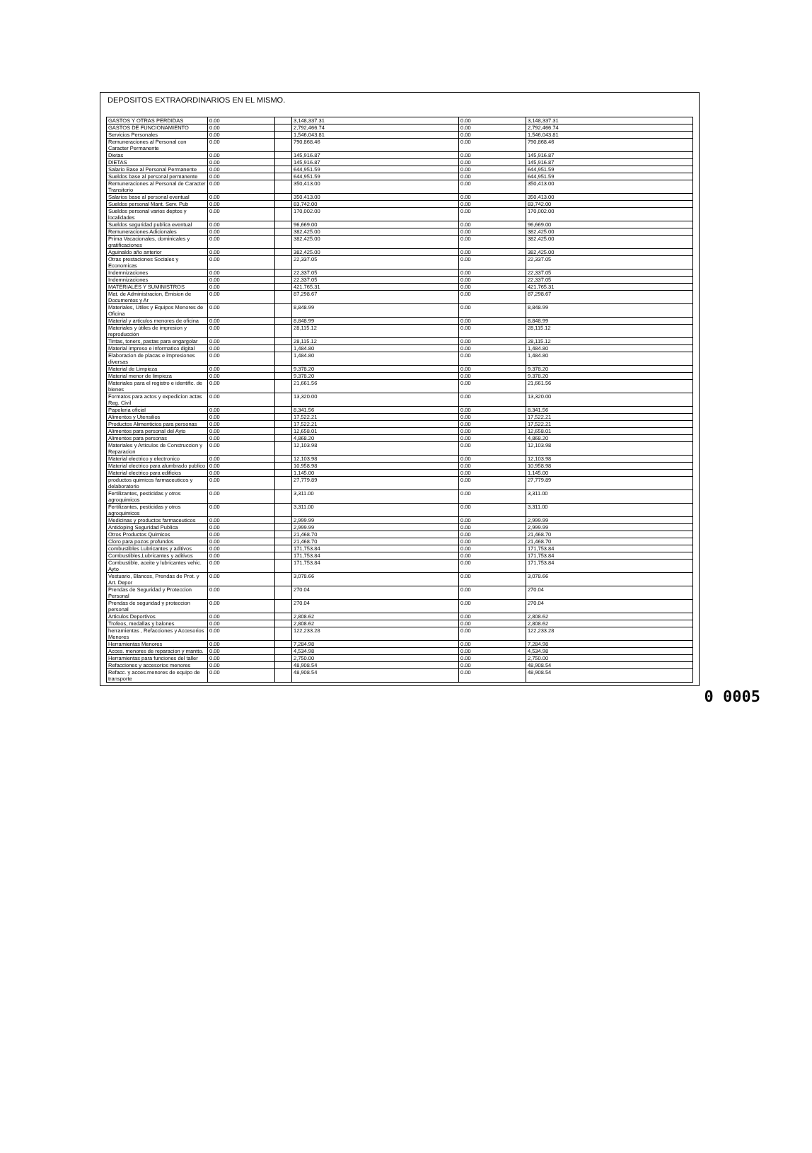DEPOSITOS EXTRAORDINARIOS EN EL MISMO.
| GASTOS Y OTRAS PERDIDAS | 0.00 | | 3,148,337.31 | 0.00 | 3,148,337.31 |
| GASTOS DE FUNCIONAMIENTO | 0.00 | | 2,792,466.74 | 0.00 | 2,792,466.74 |
| Servicios Personales | 0.00 | | 1,546,043.81 | 0.00 | 1,546,043.81 |
| Remuneraciones al Personal con Caracter Permanente | 0.00 | | 790,868.46 | 0.00 | 790,868.46 |
| Dietas | 0.00 | | 145,916.87 | 0.00 | 145,916.87 |
| DIETAS | 0.00 | | 145,916.87 | 0.00 | 145,916.87 |
| Salario Base al Personal Permanente | 0.00 | | 644,951.59 | 0.00 | 644,951.59 |
| Sueldos base al personal permanente | 0.00 | | 644,951.59 | 0.00 | 644,951.59 |
| Remuneraciones al Personal de Caracter Transitorio | 0.00 | | 350,413.00 | 0.00 | 350,413.00 |
| Salarios base al personal eventual | 0.00 | | 350,413.00 | 0.00 | 350,413.00 |
| Sueldos personal Mant. Serv. Pub | 0.00 | | 83,742.00 | 0.00 | 83,742.00 |
| Sueldos personal varios deptos y localidades | 0.00 | | 170,002.00 | 0.00 | 170,002.00 |
| Sueldos seguridad publica eventual | 0.00 | | 96,669.00 | 0.00 | 96,669.00 |
| Remuneraciones Adicionales | 0.00 | | 382,425.00 | 0.00 | 382,425.00 |
| Prima Vacacionales, dominicales y gratificaciones | 0.00 | | 382,425.00 | 0.00 | 382,425.00 |
| Aguinaldo año anterior | 0.00 | | 382,425.00 | 0.00 | 382,425.00 |
| Otras prestaciones Sociales y Economicas | 0.00 | | 22,337.05 | 0.00 | 22,337.05 |
| Indemnizaciones | 0.00 | | 22,337.05 | 0.00 | 22,337.05 |
| Indemnizaciones | 0.00 | | 22,337.05 | 0.00 | 22,337.05 |
| MATERIALES Y SUMINISTROS | 0.00 | | 421,765.31 | 0.00 | 421,765.31 |
| Mat. de Administracion, Emision de Documentos y Ar | 0.00 | | 87,298.67 | 0.00 | 87,298.67 |
| Materiales, Utiles y Equipos Menores de Oficina | 0.00 | | 8,848.99 | 0.00 | 8,848.99 |
| Material y articulos menores de oficina | 0.00 | | 8,848.99 | 0.00 | 8,848.99 |
| Materiales y útiles de impresion y reproducción | 0.00 | | 28,115.12 | 0.00 | 28,115.12 |
| Tintas, toners, pastas para engargolar | 0.00 | | 28,115.12 | 0.00 | 28,115.12 |
| Material impreso e informatico digital | 0.00 | | 1,484.80 | 0.00 | 1,484.80 |
| Elaboracion de placas e impresiones diversas | 0.00 | | 1,484.80 | 0.00 | 1,484.80 |
| Material de Limpieza | 0.00 | | 9,378.20 | 0.00 | 9,378.20 |
| Material menor de limpieza | 0.00 | | 9,378.20 | 0.00 | 9,378.20 |
| Materiales para el registro e identific. de bienes | 0.00 | | 21,661.56 | 0.00 | 21,661.56 |
| Formatos para actos y expedicion actas Reg. Civil | 0.00 | | 13,320.00 | 0.00 | 13,320.00 |
| Papeleria oficial | 0.00 | | 8,341.56 | 0.00 | 8,341.56 |
| Alimentos y Utensilios | 0.00 | | 17,522.21 | 0.00 | 17,522.21 |
| Productos Alimenticios para personas | 0.00 | | 17,522.21 | 0.00 | 17,522.21 |
| Alimentos para personal del Ayto | 0.00 | | 12,658.01 | 0.00 | 12,658.01 |
| Alimentos para personas | 0.00 | | 4,868.20 | 0.00 | 4,868.20 |
| Materiales y Articulos de Construccion y Reparacion | 0.00 | | 12,103.98 | 0.00 | 12,103.98 |
| Material electrico y electronico | 0.00 | | 12,103.98 | 0.00 | 12,103.98 |
| Material electrico para alumbrado publico | 0.00 | | 10,958.98 | 0.00 | 10,958.98 |
| Material electrico para edificios | 0.00 | | 1,145.00 | 0.00 | 1,145.00 |
| productos quimicos farmaceuticos y delaboratorio | 0.00 | | 27,779.89 | 0.00 | 27,779.89 |
| Fertilizantes, pesticidas y otros agroquimicos | 0.00 | | 3,311.00 | 0.00 | 3,311.00 |
| Fertilizantes, pesticidas y otros agroquimicos | 0.00 | | 3,311.00 | 0.00 | 3,311.00 |
| Medicinas y productos farmaceuticos | 0.00 | | 2,999.99 | 0.00 | 2,999.99 |
| Antidoping Seguridad Publica | 0.00 | | 2,999.99 | 0.00 | 2,999.99 |
| Otros Productos Quimicos | 0.00 | | 21,468.70 | 0.00 | 21,468.70 |
| Cloro para pozos profundos | 0.00 | | 21,468.70 | 0.00 | 21,468.70 |
| combustibles Lubricantes y aditivos | 0.00 | | 171,753.84 | 0.00 | 171,753.84 |
| Combustibles,Lubricantes y aditivos | 0.00 | | 171,753.84 | 0.00 | 171,753.84 |
| Combustible, aceite y lubricantes vehic. Ayto | 0.00 | | 171,753.84 | 0.00 | 171,753.84 |
| Vestuario, Blancos, Prendas de Prot. y Art. Depor | 0.00 | | 3,078.66 | 0.00 | 3,078.66 |
| Prendas de Seguridad y Proteccion Personal | 0.00 | | 270.04 | 0.00 | 270.04 |
| Prendas de seguridad y proteccion personal | 0.00 | | 270.04 | 0.00 | 270.04 |
| Articulos Deportivos | 0.00 | | 2,808.62 | 0.00 | 2,808.62 |
| Trofeos, medallas y balones | 0.00 | | 2,808.62 | 0.00 | 2,808.62 |
| herramientas , Refacciones y Accesorios Menores | 0.00 | | 122,233.28 | 0.00 | 122,233.28 |
| Herramientas Menores | 0.00 | | 7,284.98 | 0.00 | 7,284.98 |
| Acces. menores de reparacion y mantto. | 0.00 | | 4,534.98 | 0.00 | 4,534.98 |
| Herramientas para funciones del taller | 0.00 | | 2,750.00 | 0.00 | 2,750.00 |
| Refacciones y accesorios menores | 0.00 | | 48,908.54 | 0.00 | 48,908.54 |
| Refacc. y acces.menores de equipo de transporte | 0.00 | | 48,908.54 | 0.00 | 48,908.54 |
0 0005